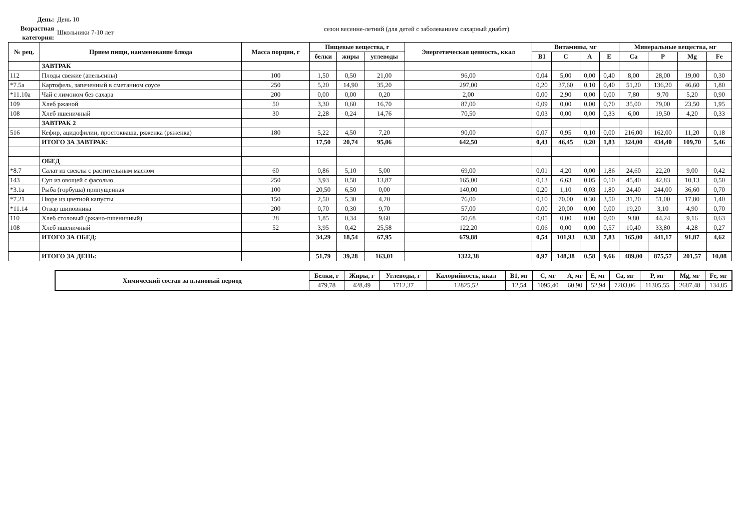День:
Возрастная категория:
День 10
Школьники 7-10 лет
сезон весенне-летний (для детей с заболеванием сахарный диабет)
| № рец. | Прием пищи, наименование блюда | Масса порции, г | Пищевые вещества, г | | | Энергетическая ценность, ккал | Витамины, мг | | | | Минеральные вещества, мг | | | |
| --- | --- | --- | --- | --- | --- | --- | --- | --- | --- | --- | --- | --- | --- | --- |
| | | | белки | жиры | углеводы | | B1 | C | A | E | Ca | P | Mg | Fe |
| | ЗАВТРАК | | | | | | | | | | | | | |
| 112 | Плоды свежие (апельсины) | 100 | 1,50 | 0,50 | 21,00 | 96,00 | 0,04 | 5,00 | 0,00 | 0,40 | 8,00 | 28,00 | 19,00 | 0,30 |
| *7.5а | Картофель, запеченный в сметанном соусе | 250 | 5,20 | 14,90 | 35,20 | 297,00 | 0,20 | 37,60 | 0,10 | 0,40 | 51,20 | 136,20 | 46,60 | 1,80 |
| *11.10а | Чай с лимоном без сахара | 200 | 0,00 | 0,00 | 0,20 | 2,00 | 0,00 | 2,90 | 0,00 | 0,00 | 7,80 | 9,70 | 5,20 | 0,90 |
| 109 | Хлеб ржаной | 50 | 3,30 | 0,60 | 16,70 | 87,00 | 0,09 | 0,00 | 0,00 | 0,70 | 35,00 | 79,00 | 23,50 | 1,95 |
| 108 | Хлеб пшеничный | 30 | 2,28 | 0,24 | 14,76 | 70,50 | 0,03 | 0,00 | 0,00 | 0,33 | 6,00 | 19,50 | 4,20 | 0,33 |
| | ЗАВТРАК 2 | | | | | | | | | | | | | |
| 516 | Кефир, ацидофилин, простокваша, ряженка (ряженка) | 180 | 5,22 | 4,50 | 7,20 | 90,00 | 0,07 | 0,95 | 0,10 | 0,00 | 216,00 | 162,00 | 11,20 | 0,18 |
| | ИТОГО ЗА ЗАВТРАК: | | 17,50 | 20,74 | 95,06 | 642,50 | 0,43 | 46,45 | 0,20 | 1,83 | 324,00 | 434,40 | 109,70 | 5,46 |
| | ОБЕД | | | | | | | | | | | | | |
| *8.7 | Салат из свеклы с растительным маслом | 60 | 0,86 | 5,10 | 5,00 | 69,00 | 0,01 | 4,20 | 0,00 | 1,86 | 24,60 | 22,20 | 9,00 | 0,42 |
| 143 | Суп из овощей с фасолью | 250 | 3,93 | 0,58 | 13,87 | 165,00 | 0,13 | 6,63 | 0,05 | 0,10 | 45,40 | 42,83 | 10,13 | 0,50 |
| *3.1а | Рыба (горбуша) припущенная | 100 | 20,50 | 6,50 | 0,00 | 140,00 | 0,20 | 1,10 | 0,03 | 1,80 | 24,40 | 244,00 | 36,60 | 0,70 |
| *7.21 | Пюре из цветной капусты | 150 | 2,50 | 5,30 | 4,20 | 76,00 | 0,10 | 70,00 | 0,30 | 3,50 | 31,20 | 51,00 | 17,80 | 1,40 |
| *11.14 | Отвар шиповника | 200 | 0,70 | 0,30 | 9,70 | 57,00 | 0,00 | 20,00 | 0,00 | 0,00 | 19,20 | 3,10 | 4,90 | 0,70 |
| 110 | Хлеб столовый (ржано-пшеничный) | 28 | 1,85 | 0,34 | 9,60 | 50,68 | 0,05 | 0,00 | 0,00 | 0,00 | 9,80 | 44,24 | 9,16 | 0,63 |
| 108 | Хлеб пшеничный | 52 | 3,95 | 0,42 | 25,58 | 122,20 | 0,06 | 0,00 | 0,00 | 0,57 | 10,40 | 33,80 | 4,28 | 0,27 |
| | ИТОГО ЗА ОБЕД: | | 34,29 | 18,54 | 67,95 | 679,88 | 0,54 | 101,93 | 0,38 | 7,83 | 165,00 | 441,17 | 91,87 | 4,62 |
| | ИТОГО ЗА ДЕНЬ: | | 51,79 | 39,28 | 163,01 | 1322,38 | 0,97 | 148,38 | 0,58 | 9,66 | 489,00 | 875,57 | 201,57 | 10,08 |
| Химический состав за плановый период | Белки, г | Жиры, г | Углеводы, г | Калорийность, ккал | B1, мг | C, мг | A, мг | E, мг | Ca, мг | P, мг | Mg, мг | Fe, мг |
| --- | --- | --- | --- | --- | --- | --- | --- | --- | --- | --- | --- | --- |
| | 479,78 | 428,49 | 1712,37 | 12825,52 | 12,54 | 1095,40 | 60,90 | 52,94 | 7203,06 | 11305,55 | 2687,48 | 134,85 |